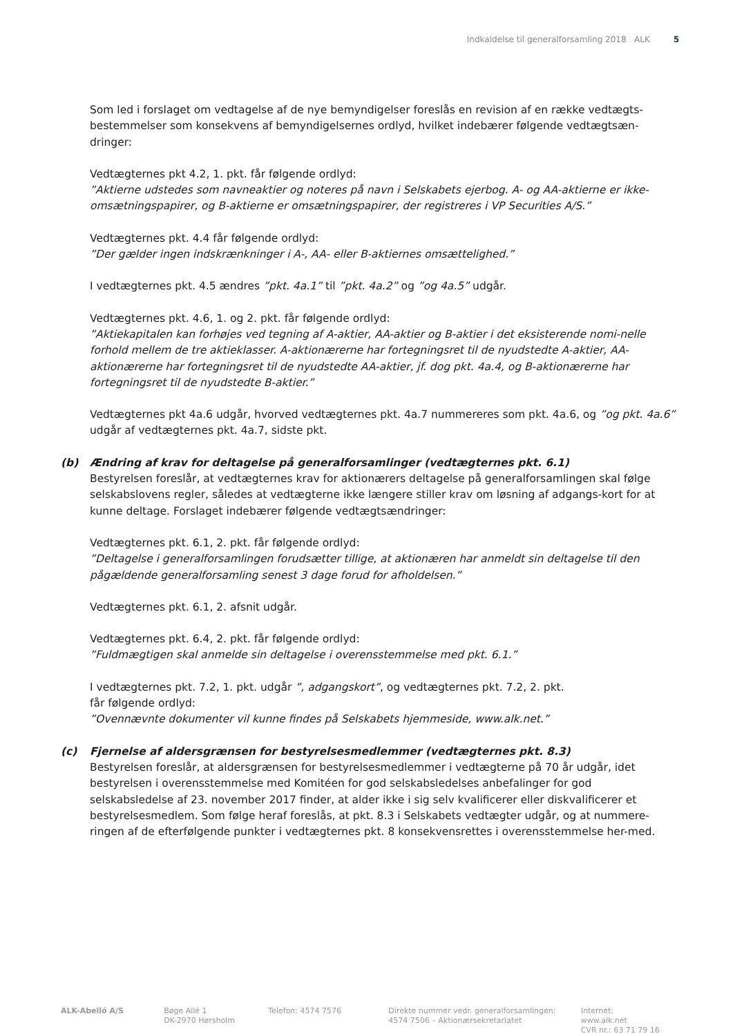Indkaldelse til generalforsamling 2018 ALK 5
Som led i forslaget om vedtagelse af de nye bemyndigelser foreslås en revision af en række vedtægts-bestemmelser som konsekvens af bemyndigelsernes ordlyd, hvilket indebærer følgende vedtægtsæn-dringer:
Vedtægternes pkt 4.2, 1. pkt. får følgende ordlyd:
”Aktierne udstedes som navneaktier og noteres på navn i Selskabets ejerbog. A- og AA-aktierne er ikke-omsætningspapirer, og B-aktierne er omsætningspapirer, der registreres i VP Securities A/S.”
Vedtægternes pkt. 4.4 får følgende ordlyd:
”Der gælder ingen indskrænkninger i A-, AA- eller B-aktiernes omsættelighed.”
I vedtægternes pkt. 4.5 ændres ”pkt. 4a.1” til ”pkt. 4a.2” og ”og 4a.5” udgår.
Vedtægternes pkt. 4.6, 1. og 2. pkt. får følgende ordlyd:
”Aktiekapitalen kan forhøjes ved tegning af A-aktier, AA-aktier og B-aktier i det eksisterende nomi-nelle forhold mellem de tre aktieklasser. A-aktionærerne har fortegningsret til de nyudstedte A-aktier, AA-aktionærerne har fortegningsret til de nyudstedte AA-aktier, jf. dog pkt. 4a.4, og B-aktionærerne har fortegningsret til de nyudstedte B-aktier.”
Vedtægternes pkt 4a.6 udgår, hvorved vedtægternes pkt. 4a.7 nummereres som pkt. 4a.6, og ”og pkt. 4a.6” udgår af vedtægternes pkt. 4a.7, sidste pkt.
(b) Ændring af krav for deltagelse på generalforsamlinger (vedtægternes pkt. 6.1)
Bestyrelsen foreslår, at vedtægternes krav for aktionærers deltagelse på generalforsamlingen skal følge selskabslovens regler, således at vedtægterne ikke længere stiller krav om løsning af adgangs-kort for at kunne deltage. Forslaget indebærer følgende vedtægtsændringer:
Vedtægternes pkt. 6.1, 2. pkt. får følgende ordlyd:
”Deltagelse i generalforsamlingen forudsætter tillige, at aktionæren har anmeldt sin deltagelse til den pågældende generalforsamling senest 3 dage forud for afholdelsen.”
Vedtægternes pkt. 6.1, 2. afsnit udgår.
Vedtægternes pkt. 6.4, 2. pkt. får følgende ordlyd:
”Fuldmægtigen skal anmelde sin deltagelse i overensstemmelse med pkt. 6.1.”
I vedtægternes pkt. 7.2, 1. pkt. udgår ”, adgangskort”, og vedtægternes pkt. 7.2, 2. pkt.
får følgende ordlyd:
”Ovennævnte dokumenter vil kunne findes på Selskabets hjemmeside, www.alk.net.”
(c) Fjernelse af aldersgrænsen for bestyrelsesmedlemmer (vedtægternes pkt. 8.3)
Bestyrelsen foreslår, at aldersgrænsen for bestyrelsesmedlemmer i vedtægterne på 70 år udgår, idet bestyrelsen i overensstemmelse med Komitéen for god selskabsledelses anbefalinger for god selskabsledelse af 23. november 2017 finder, at alder ikke i sig selv kvalificerer eller diskvalificerer et bestyrelsesmedlem. Som følge heraf foreslås, at pkt. 8.3 i Selskabets vedtægter udgår, og at nummere-ringen af de efterfølgende punkter i vedtægternes pkt. 8 konsekvensrettes i overensstemmelse her-med.
ALK-Abelló A/S Bøge Allé 1
DK-2970 Hørsholm
Telefon: 4574 7576 Direkte nummer vedr. generalforsamlingen:
4574 7506 – Aktionærsekretariatet
Internet: www.alk.net
CVR nr.: 63 71 79 16